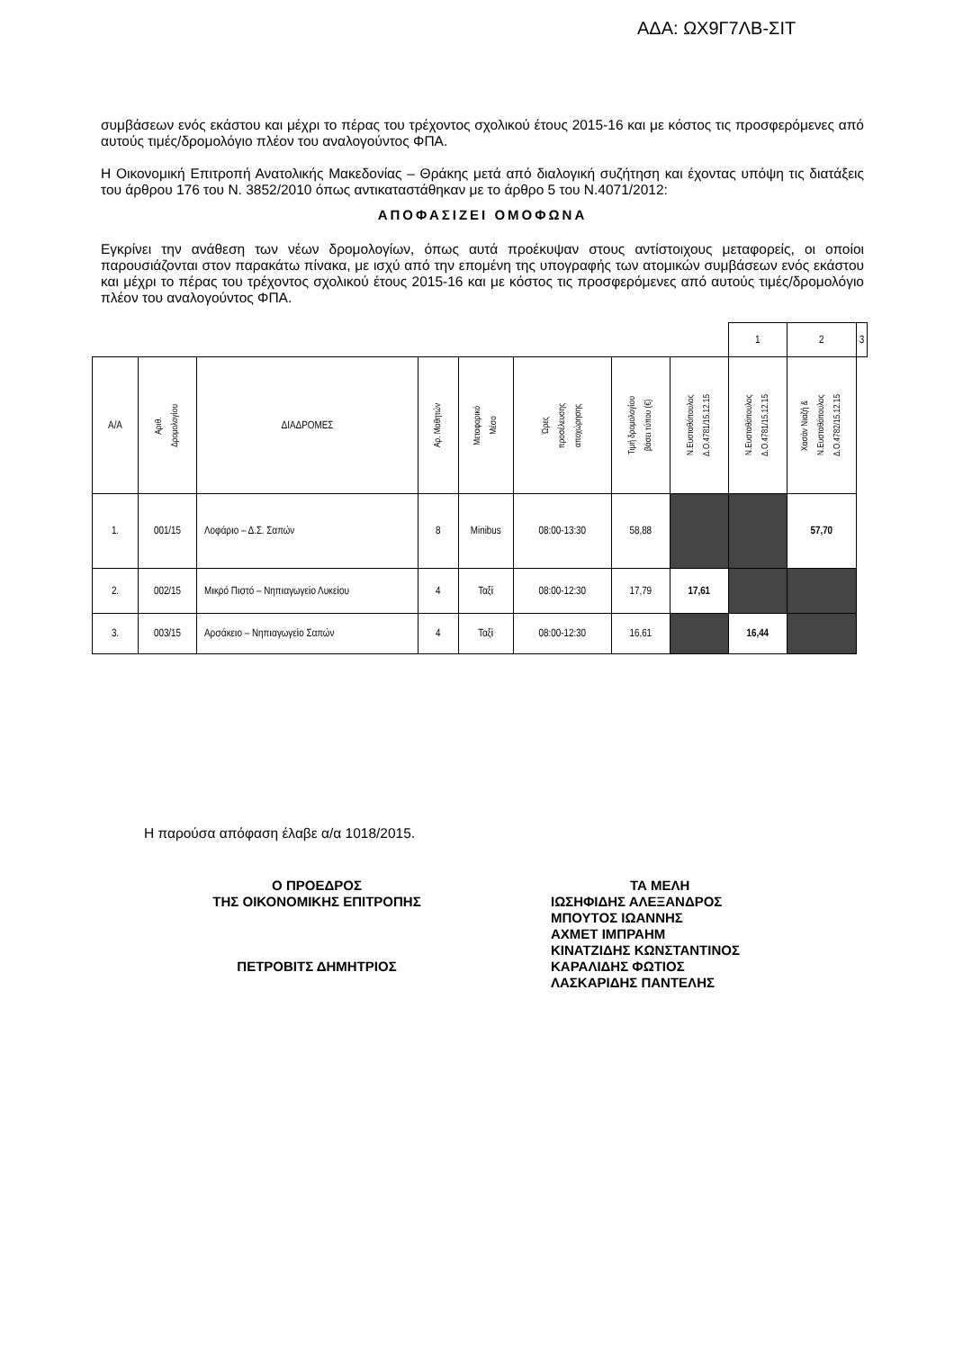ΑΔΑ: ΩΧ9Γ7ΛΒ-ΣΙΤ
συμβάσεων ενός εκάστου και μέχρι το πέρας του τρέχοντος σχολικού έτους 2015-16 και με κόστος τις προσφερόμενες από αυτούς τιμές/δρομολόγιο πλέον του αναλογούντος ΦΠΑ.
Η Οικονομική Επιτροπή Ανατολικής Μακεδονίας – Θράκης μετά από διαλογική συζήτηση και έχοντας υπόψη τις διατάξεις του άρθρου 176 του Ν. 3852/2010 όπως αντικαταστάθηκαν με το άρθρο 5 του Ν.4071/2012:
ΑΠΟΦΑΣΙΖΕΙ ΟΜΟΦΩΝΑ
Εγκρίνει την ανάθεση των νέων δρομολογίων, όπως αυτά προέκυψαν στους αντίστοιχους μεταφορείς, οι οποίοι παρουσιάζονται στον παρακάτω πίνακα, με ισχύ από την επομένη της υπογραφής των ατομικών συμβάσεων ενός εκάστου και μέχρι το πέρας του τρέχοντος σχολικού έτους 2015-16 και με κόστος τις προσφερόμενες από αυτούς τιμές/δρομολόγιο πλέον του αναλογούντος ΦΠΑ.
| | | | | | | | | 1 | 2 | 3 |
| Α/Α | Αριθ. Δρομολογίου | ΔΙΑΔΡΟΜΕΣ | Αρ. Μαθητών | Μεταφορικό Μέσο | Ώρες προσέλευσης αποχώρησης | Τιμή δρομολογίου βάσει τύπου (€) | Ν.Ευσταθόπουλος Δ.Ο.4781/15.12.15 | Ν.Ευσταθόπουλος Δ.Ο.4781/15.12.15 | Χασάν Νιαζή & Ν.Ευσταθόπουλος Δ.Ο.4782/15.12.15 | |
| 1. | 001/15 | Λοφάριο – Δ.Σ. Σαπών | 8 | Minibus | 08:00-13:30 | 58,88 | | | 57,70 | |
| 2. | 002/15 | Μικρό Πιστό – Νηπιαγωγείο Λυκείου | 4 | Ταξί | 08:00-12:30 | 17,79 | 17,61 | | | |
| 3. | 003/15 | Αρσάκειο – Νηπιαγωγείο Σαπών | 4 | Ταξί | 08:00-12:30 | 16,61 | | 16,44 | | |
Η παρούσα απόφαση έλαβε α/α 1018/2015.
Ο ΠΡΟΕΔΡΟΣ
ΤΗΣ ΟΙΚΟΝΟΜΙΚΗΣ ΕΠΙΤΡΟΠΗΣ
ΠΕΤΡΟΒΙΤΣ ΔΗΜΗΤΡΙΟΣ
ΤΑ ΜΕΛΗ
ΙΩΣΗΦΙΔΗΣ ΑΛΕΞΑΝΔΡΟΣ
ΜΠΟΥΤΟΣ ΙΩΑΝΝΗΣ
ΑΧΜΕΤ ΙΜΠΡΑΗΜ
ΚΙΝΑΤΖΙΔΗΣ ΚΩΝΣΤΑΝΤΙΝΟΣ
ΚΑΡΑΛΙΔΗΣ ΦΩΤΙΟΣ
ΛΑΣΚΑΡΙΔΗΣ ΠΑΝΤΕΛΗΣ